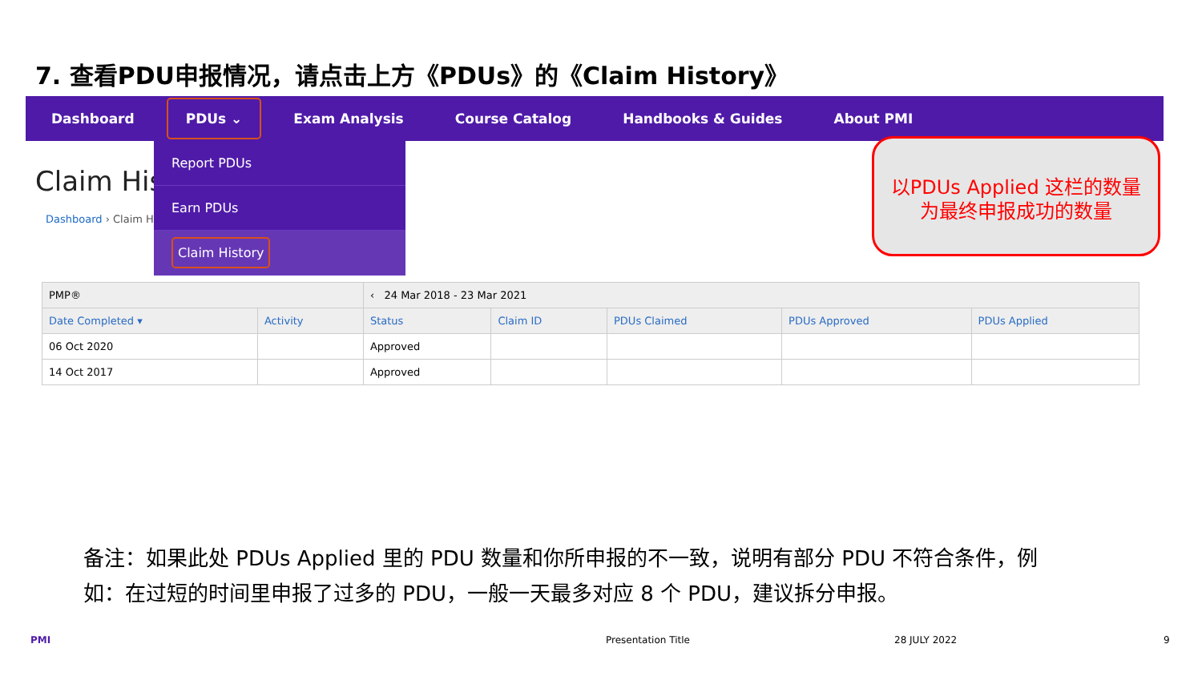7. 查看PDU申报情况，请点击上方《PDUs》的《Claim History》
Dashboard PDUs ⌄ Exam Analysis Course Catalog Handbooks & Guides About PMI
Claim His
Dashboard › Claim H
| PMP® | | ‹ 24 Mar 2018 - 23 Mar 2021 | | | | |
| Date Completed ▾ | Activity | Status | Claim ID | PDUs Claimed | PDUs Approved | PDUs Applied |
| 06 Oct 2020 | | Approved | | | | |
| 14 Oct 2017 | | Approved | | | | |
Report PDUs
Earn PDUs
Claim History
以PDUs Applied 这栏的数量
为最终申报成功的数量
备注：如果此处 PDUs Applied 里的 PDU 数量和你所申报的不一致，说明有部分 PDU 不符合条件，例如：在过短的时间里申报了过多的 PDU，一般一天最多对应 8 个 PDU，建议拆分申报。
PMI Presentation Title 28 JULY 2022 9